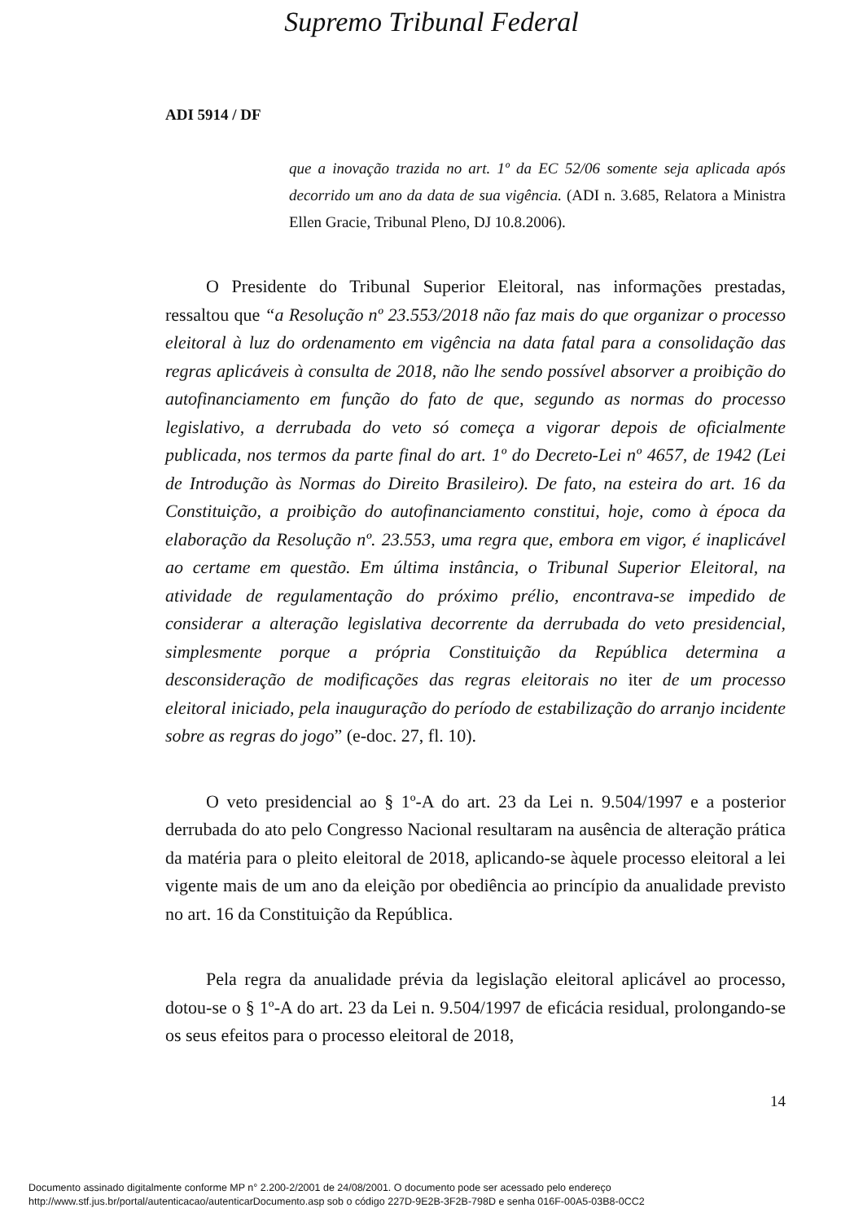Supremo Tribunal Federal
ADI 5914 / DF
que a inovação trazida no art. 1º da EC 52/06 somente seja aplicada após decorrido um ano da data de sua vigência. (ADI n. 3.685, Relatora a Ministra Ellen Gracie, Tribunal Pleno, DJ 10.8.2006).
O Presidente do Tribunal Superior Eleitoral, nas informações prestadas, ressaltou que “a Resolução nº 23.553/2018 não faz mais do que organizar o processo eleitoral à luz do ordenamento em vigência na data fatal para a consolidação das regras aplicáveis à consulta de 2018, não lhe sendo possível absorver a proibição do autofinanciamento em função do fato de que, segundo as normas do processo legislativo, a derrubada do veto só começa a vigorar depois de oficialmente publicada, nos termos da parte final do art. 1º do Decreto-Lei nº 4657, de 1942 (Lei de Introdução às Normas do Direito Brasileiro). De fato, na esteira do art. 16 da Constituição, a proibição do autofinanciamento constitui, hoje, como à época da elaboração da Resolução nº. 23.553, uma regra que, embora em vigor, é inaplicável ao certame em questão. Em última instância, o Tribunal Superior Eleitoral, na atividade de regulamentação do próximo prélio, encontrava-se impedido de considerar a alteração legislativa decorrente da derrubada do veto presidencial, simplesmente porque a própria Constituição da República determina a desconsideração de modificações das regras eleitorais no iter de um processo eleitoral iniciado, pela inauguração do período de estabilização do arranjo incidente sobre as regras do jogo” (e-doc. 27, fl. 10).
O veto presidencial ao § 1º-A do art. 23 da Lei n. 9.504/1997 e a posterior derrubada do ato pelo Congresso Nacional resultaram na ausência de alteração prática da matéria para o pleito eleitoral de 2018, aplicando-se àquele processo eleitoral a lei vigente mais de um ano da eleição por obediência ao princípio da anualidade previsto no art. 16 da Constituição da República.
Pela regra da anualidade prévia da legislação eleitoral aplicável ao processo, dotou-se o § 1º-A do art. 23 da Lei n. 9.504/1997 de eficácia residual, prolongando-se os seus efeitos para o processo eleitoral de 2018,
14
Documento assinado digitalmente conforme MP n° 2.200-2/2001 de 24/08/2001. O documento pode ser acessado pelo endereço
http://www.stf.jus.br/portal/autenticacao/autenticarDocumento.asp sob o código 227D-9E2B-3F2B-798D e senha 016F-00A5-03B8-0CC2